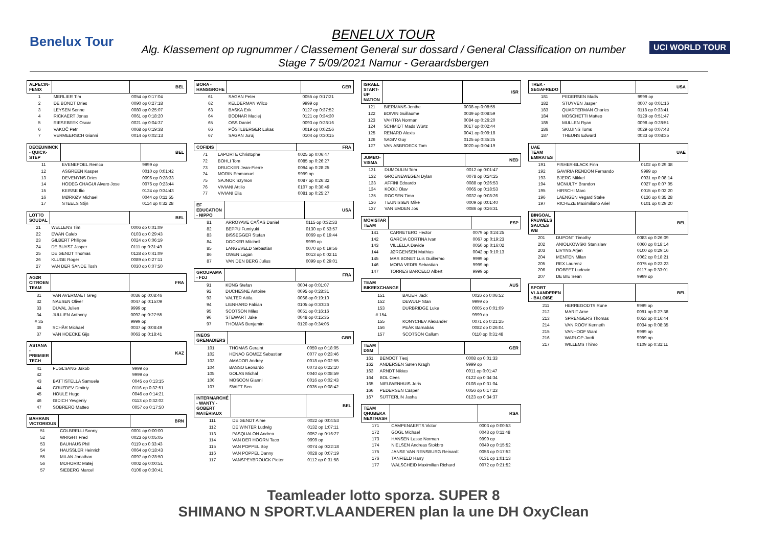Benelux Tour UCI WORLD TOUR
BENELUX TOUR
Alg. Klassement op rugnummer / Classement General sur dossard / General Classification on number
Stage 7 5/09/2021 Namur - Geraardsbergen
| ALPECIN-FENIX | | BEL |
| --- | --- | --- |
| 1 | MERLIER Tim | 0054 op 0:17:04 |
| 2 | DE BONDT Dries | 0090 op 0:27:18 |
| 3 | LEYSEN Senne | 0080 op 0:25:07 |
| 4 | RICKAERT Jonas | 0061 op 0:18:20 |
| 5 | RIESEBEEK Oscar | 0021 op 0:04:37 |
| 6 | VAKOČ Petr | 0068 op 0:19:38 |
| 7 | VERMEERSCH Gianni | 0014 op 0:02:13 |
| DECEUNINCK - QUICK-STEP | | BEL |
| --- | --- | --- |
| 11 | EVENEPOEL Remco | 9999 op |
| 12 | ASGREEN Kasper | 0010 op 0:01:42 |
| 13 | DEVENYNS Dries | 0096 op 0:28:33 |
| 14 | HODEG CHAGUI Alvaro Jose | 0076 op 0:23:44 |
| 15 | KEISSE Ilio | 0124 op 0:34:43 |
| 16 | MØRKØV Michael | 0044 op 0:11:55 |
| 17 | STEELS Stijn | 0114 op 0:32:28 |
| LOTTO SOUDAL | | BEL |
| --- | --- | --- |
| 21 | WELLENS Tim | 0006 op 0:01:09 |
| 22 | EWAN Caleb | 0103 op 0:29:43 |
| 23 | GILBERT Philippe | 0024 op 0:06:19 |
| 24 | DE BUYST Jasper | 0111 op 0:31:49 |
| 25 | DE GENDT Thomas | 0128 op 0:41:09 |
| 26 | KLUGE Roger | 0089 op 0:27:11 |
| 27 | VAN DER SANDE Tosh | 0030 op 0:07:50 |
| AG2R CITROEN TEAM | | FRA |
| --- | --- | --- |
| 31 | VAN AVERMAET Greg | 0036 op 0:08:46 |
| 32 | NAESEN Oliver | 0047 op 0:15:09 |
| 33 | DUVAL Julien | 9999 op |
| 34 | JULLIEN Anthony | 0092 op 0:27:55 |
| # 35 | | 9999 op |
| 36 | SCHÄR Michael | 0037 op 0:08:49 |
| 37 | VAN HOECKE Gijs | 0063 op 0:18:41 |
| ASTANA - PREMIER TECH | | KAZ |
| --- | --- | --- |
| 41 | FUGLSANG Jakob | 9999 op |
| 42 | | 9999 op |
| 43 | BATTISTELLA Samuele | 0045 op 0:13:15 |
| 44 | GRUZDEV Dmitriy | 0116 op 0:32:51 |
| 45 | HOULE Hugo | 0046 op 0:14:21 |
| 46 | GIDICH Yevgeniy | 0113 op 0:32:02 |
| 47 | SOBRERO Matteo | 0057 op 0:17:50 |
| BAHRAIN VICTORIOUS | | BRN |
| --- | --- | --- |
| 51 | COLBRELLI Sonny | 0001 op 0:00:00 |
| 52 | WRIGHT Fred | 0023 op 0:05:05 |
| 53 | BAUHAUS Phil | 0119 op 0:33:43 |
| 54 | HAUSSLER Heinrich | 0064 op 0:18:43 |
| 55 | MILAN Jonathan | 0097 op 0:28:50 |
| 56 | MOHORIC Matej | 0002 op 0:00:51 |
| 57 | SIEBERG Marcel | 0106 op 0:30:41 |
| BORA - HANSGROHE | | GER |
| --- | --- | --- |
| 61 | SAGAN Peter | 0055 op 0:17:21 |
| 62 | KELDERMAN Wilco | 9999 op |
| 63 | BASKA Erik | 0127 op 0:37:52 |
| 64 | BODNAR Maciej | 0121 op 0:34:30 |
| 65 | OSS Daniel | 0093 op 0:28:16 |
| 66 | PÖSTLBERGER Lukas | 0019 op 0:02:56 |
| 67 | SAGAN Juraj | 0104 op 0:30:15 |
| COFIDIS | | FRA |
| --- | --- | --- |
| 71 | LAPORTE Christophe | 0025 op 0:06:47 |
| 72 | BOHLI Tom | 0085 op 0:26:27 |
| 73 | DRUCKER Jean-Pierre | 0094 op 0:28:25 |
| 74 | MORIN Emmanuel | 9999 op |
| 75 | SAJNOK Szymon | 0087 op 0:26:32 |
| 76 | VIVIANI Attilio | 0107 op 0:30:49 |
| 77 | VIVIANI Elia | 0081 op 0:25:27 |
| EF EDUCATION - NIPPO | | USA |
| --- | --- | --- |
| 81 | ARROYAVE CAÑAS Daniel | 0115 op 0:32:33 |
| 82 | BEPPU Fumiyuki | 0130 op 0:53:57 |
| 83 | BISSEGGER Stefan | 0069 op 0:19:44 |
| 84 | DOCKER Mitchell | 9999 op |
| 85 | LANGEVELD Sebastian | 0070 op 0:19:56 |
| 86 | OWEN Logan | 0013 op 0:02:11 |
| 87 | VAN DEN BERG Julius | 0099 op 0:29:01 |
| GROUPAMA - FDJ | | FRA |
| --- | --- | --- |
| 91 | KÜNG Stefan | 0004 op 0:01:07 |
| 92 | DUCHESNE Antoine | 0095 op 0:28:31 |
| 93 | VALTER Attila | 0066 op 0:19:10 |
| 94 | LIENHARD Fabian | 0105 op 0:30:26 |
| 95 | SCOTSON Miles | 0051 op 0:16:16 |
| 96 | STEWART Jake | 0048 op 0:15:35 |
| 97 | THOMAS Benjamin | 0120 op 0:34:05 |
| INEOS GRENADIERS | | GBR |
| --- | --- | --- |
| 101 | THOMAS Geraint | 0059 op 0:18:05 |
| 102 | HENAO GOMEZ Sebastian | 0077 op 0:23:46 |
| 103 | AMADOR Andrey | 0018 op 0:02:55 |
| 104 | BASSO Leonardo | 0073 op 0:22:10 |
| 105 | GOLAS Michal | 0040 op 0:08:59 |
| 106 | MOSCON Gianni | 0016 op 0:02:43 |
| 107 | SWIFT Ben | 0035 op 0:08:42 |
| INTERMARCHÉ - WANTY - GOBERT MATÉRIAUX | | BEL |
| --- | --- | --- |
| 111 | DE GENDT Aime | 0022 op 0:04:53 |
| 112 | DE WINTER Ludwig | 0132 op 1:07:11 |
| 113 | PASQUALON Andrea | 0052 op 0:16:27 |
| 114 | VAN DER HOORN Taco | 9999 op |
| 115 | VAN POPPEL Boy | 0074 op 0:22:18 |
| 116 | VAN POPPEL Danny | 0028 op 0:07:19 |
| 117 | VANSPEYBROUCK Pieter | 0112 op 0:31:58 |
| ISRAEL START-UP NATION | | ISR |
| --- | --- | --- |
| 121 | BIERMANS Jenthe | 0038 op 0:08:55 |
| 122 | BOIVIN Guillaume | 0039 op 0:08:59 |
| 123 | VAHTRA Norman | 0084 op 0:26:20 |
| 124 | SCHMIDT Mads Würtz | 0017 op 0:02:44 |
| 125 | RENARD Alexis | 0041 op 0:09:18 |
| 126 | SAGIV Guy | 0125 op 0:35:25 |
| 127 | VAN ASBROECK Tom | 0020 op 0:04:19 |
| JUMBO-VISMA | | NED |
| --- | --- | --- |
| 131 | DUMOULIN Tom | 0012 op 0:01:47 |
| 132 | GROENEWEGEN Dylan | 0078 op 0:24:25 |
| 133 | AFFINI Edoardo | 0088 op 0:26:53 |
| 134 | KOOIJ Olav | 0065 op 0:18:53 |
| 135 | ROOSEN Timo | 0032 op 0:08:26 |
| 136 | TEUNISSEN Mike | 0009 op 0:01:40 |
| 137 | VAN EMDEN Jos | 0086 op 0:26:31 |
| MOVISTAR TEAM | | ESP |
| --- | --- | --- |
| 141 | CARRETERO Hector | 0079 op 0:24:25 |
| 142 | GARCIA CORTINA Ivan | 0067 op 0:19:23 |
| 143 | VILLELLA Davide | 0050 op 0:16:02 |
| 144 | JØRGENSEN Mathias | 0042 op 0:10:13 |
| 145 | MAS BONET Luis Guillermo | 9999 op |
| 146 | MORA VEDRI Sebastian | 9999 op |
| 147 | TORRES BARCELO Albert | 9999 op |
| TEAM BIKEEXCHANGE | | AUS |
| --- | --- | --- |
| 151 | BAUER Jack | 0026 op 0:06:52 |
| 152 | DEWULF Stan | 9999 op |
| 153 | DURBRIDGE Luke | 0005 op 0:01:09 |
| # 154 | | 9999 op |
| 155 | KONYCHEV Alexander | 0071 op 0:21:25 |
| 156 | PEÁK Barnabás | 0082 op 0:26:04 |
| 157 | SCOTSON Callum | 0110 op 0:31:48 |
| TEAM DSM | | GER |
| --- | --- | --- |
| 161 | BENOOT Tiesj | 0008 op 0:01:33 |
| 162 | ANDERSEN Søren Kragh | 9999 op |
| 163 | ARNDT Nikias | 0011 op 0:01:47 |
| 164 | BOL Cees | 0122 op 0:34:34 |
| 165 | NIEUWENHUIS Joris | 0108 op 0:31:04 |
| 166 | PEDERSEN Casper | 0056 op 0:17:23 |
| 167 | SÜTTERLIN Jasha | 0123 op 0:34:37 |
| TEAM QHUBEKA NEXTHASH | | RSA |
| --- | --- | --- |
| 171 | CAMPENAERTS Victor | 0003 op 0:00:53 |
| 172 | GOGL Michael | 0043 op 0:11:48 |
| 173 | HANSEN Lasse Norman | 9999 op |
| 174 | NIELSEN Andreas Stokbro | 0049 op 0:15:52 |
| 175 | JANSE VAN RENSBURG Reinardt | 0058 op 0:17:52 |
| 176 | TANFIELD Harry | 0131 op 1:01:13 |
| 177 | WALSCHEID Maximilian Richard | 0072 op 0:21:52 |
| TREK - SEGAFREDO | | USA |
| --- | --- | --- |
| 181 | PEDERSEN Mads | 9999 op |
| 182 | STUYVEN Jasper | 0007 op 0:01:16 |
| 183 | QUARTERMAN Charles | 0118 op 0:33:41 |
| 184 | MOSCHETTI Matteo | 0129 op 0:51:47 |
| 185 | MULLEN Ryan | 0098 op 0:28:51 |
| 186 | SKUJINS Toms | 0029 op 0:07:43 |
| 187 | THEUNS Edward | 0033 op 0:08:35 |
| UAE TEAM EMIRATES | | UAE |
| --- | --- | --- |
| 191 | FISHER-BLACK Finn | 0102 op 0:29:38 |
| 192 | GAVIRIA RENDON Fernando | 9999 op |
| 193 | BJERG Mikkel | 0031 op 0:08:14 |
| 194 | MCNULTY Brandon | 0027 op 0:07:05 |
| 195 | HIRSCHI Marc | 0015 op 0:02:20 |
| 196 | LAENGEN Vegard Stake | 0126 op 0:35:28 |
| 197 | RICHEZE Maximiliano Ariel | 0101 op 0:29:20 |
| BINGOAL PAUWELS SAUCES WB | | BEL |
| --- | --- | --- |
| 201 | DUPONT Timothy | 0083 op 0:26:09 |
| 202 | ANIOLKOWSKI Stanislaw | 0060 op 0:18:14 |
| 203 | LIVYNS Arjen | 0100 op 0:29:16 |
| 204 | MENTEN Milan | 0062 op 0:18:21 |
| 205 | REX Laurenz | 0075 op 0:23:23 |
| 206 | ROBEET Ludovic | 0117 op 0:33:01 |
| 207 | DE BIE Sean | 9999 op |
| SPORT VLAANDEREN - BALOISE | | BEL |
| --- | --- | --- |
| 211 | HERREGODTS Rune | 9999 op |
| 212 | MARIT Arne | 0091 op 0:27:38 |
| 213 | SPRENGERS Thomas | 0053 op 0:16:44 |
| 214 | VAN ROOY Kenneth | 0034 op 0:08:35 |
| 215 | VANHOOF Ward | 9999 op |
| 216 | WARLOP Jordi | 9999 op |
| 217 | WILLEMS Thimo | 0109 op 0:31:11 |
Teamleader lotto sporza. SUPER 8
SHIMANO N SPORT.VLAANDEREN plan la une DH OxyClean